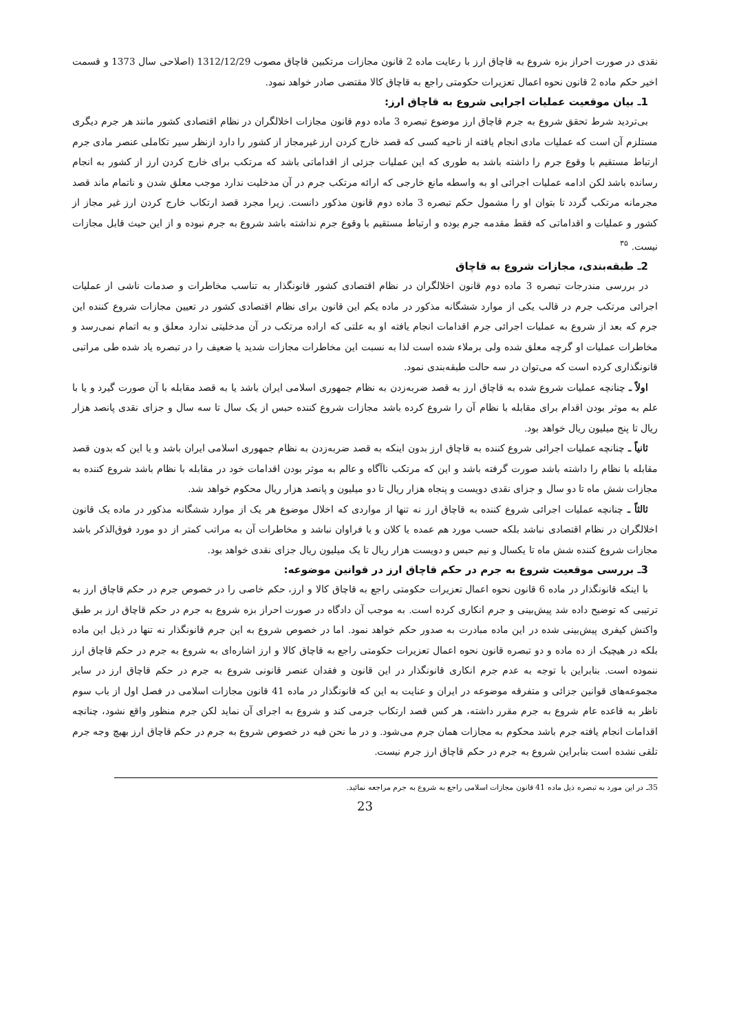نقدی در صورت احراز بزه شروع به قاچاق ارز با رعایت ماده 2 قانون مجازات مرتکبین قاچاق مصوب 1312/12/29 (اصلاحی سال 1373 و قسمت اخیر حکم ماده 2 قانون نحوه اعمال تعزیرات حکومتی راجع به قاچاق کالا مقتضی صادر خواهد نمود.
1ـ بیان موقعیت عملیات اجرایی شروع به قاچاق ارز:
بی‌تردید شرط تحقق شروع به جرم قاچاق ارز موضوع تبصره 3 ماده دوم قانون مجازات اخلالگران در نظام اقتصادی کشور مانند هر جرم دیگری مستلزم آن است که عملیات مادی انجام یافته از ناحیه کسی که قصد خارج کردن ارز غیرمجاز از کشور را دارد ازنظر سیر تکاملی عنصر مادی جرم ارتباط مستقیم با وقوع جرم را داشته باشد به طوری که این عملیات جزئی از اقداماتی باشد که مرتکب برای خارج کردن ارز از کشور به انجام رسانده باشد لکن ادامه عملیات اجرائی او به واسطه مانع خارجی که ارائه مرتکب جرم در آن مدخلیت ندارد موجب معلق شدن و ناتمام ماند قصد مجرمانه مرتکب گردد تا بتوان او را مشمول حکم تبصره 3 ماده دوم قانون مذکور دانست. زیرا مجرد قصد ارتکاب خارج کردن ارز غیر مجاز از کشور و عملیات و اقداماتی که فقط مقدمه جرم بوده و ارتباط مستقیم با وقوع جرم نداشته باشد شروع به جرم نبوده و از این حیث قابل مجازات نیست. <sup>۳۵</sup>
2ـ طبقه‌بندی، مجازات شروع به قاچاق
در بررسی مندرجات تبصره 3 ماده دوم قانون اخلالگران در نظام اقتصادی کشور قانونگذار به تناسب مخاطرات و صدمات ناشی از عملیات اجرائی مرتکب جرم در قالب یکی از موارد ششگانه مذکور در ماده یکم این قانون برای نظام اقتصادی کشور در تعیین مجازات شروع کننده این جرم که بعد از شروع به عملیات اجرائی جرم اقدامات انجام یافته او به علتی که اراده مرتکب در آن مدخلیتی ندارد معلق و به اتمام نمی‌رسد و مخاطرات عملیات او گرچه معلق شده ولی برملاء شده است لذا به نسبت این مخاطرات مجازات شدید یا ضعیف را در تبصره یاد شده طی مراتبی قانونگذاری کرده است که می‌توان در سه حالت طبقه‌بندی نمود.
اولاً ـ چنانچه عملیات شروع شده به قاچاق ارز به قصد ضربه‌زدن به نظام جمهوری اسلامی ایران باشد یا به قصد مقابله با آن صورت گیرد و یا با علم به موثر بودن اقدام برای مقابله با نظام آن را شروع کرده باشد مجازات شروع کننده حبس از یک سال تا سه سال و جزای نقدی پانصد هزار ریال تا پنج میلیون ریال خواهد بود.
ثانیاً ـ چنانچه عملیات اجرائی شروع کننده به قاچاق ارز بدون اینکه به قصد ضربه‌زدن به نظام جمهوری اسلامی ایران باشد و یا این که بدون قصد مقابله با نظام را داشته باشد صورت گرفته باشد و این که مرتکب ناآگاه و عالم به موثر بودن اقدامات خود در مقابله با نظام باشد شروع کننده به مجازات شش ماه تا دو سال و جزای نقدی دویست و پنجاه هزار ریال تا دو میلیون و پانصد هزار ریال محکوم خواهد شد.
ثالثاً ـ چنانچه عملیات اجرائی شروع کننده به قاچاق ارز نه تنها از مواردی که اخلال موضوع هر یک از موارد ششگانه مذکور در ماده یک قانون اخلالگران در نظام اقتصادی نباشد بلکه حسب مورد هم عمده یا کلان و یا فراوان نباشد و مخاطرات آن به مراتب کمتر از دو مورد فوق‌الذکر باشد مجازات شروع کننده شش ماه تا یکسال و نیم حبس و دویست هزار ریال تا یک میلیون ریال جزای نقدی خواهد بود.
3ـ بررسی موقعیت شروع به جرم در حکم قاچاق ارز در قوانین موضوعه:
با اینکه قانونگذار در ماده 6 قانون نحوه اعمال تعزیرات حکومتی راجع به قاچاق کالا و ارز، حکم خاصی را در خصوص جرم در حکم قاچاق ارز به ترتیبی که توضیح داده شد پیش‌بینی و جرم انکاری کرده است. به موجب آن دادگاه در صورت احراز بزه شروع به جرم در حکم قاچاق ارز بر طبق واکنش کیفری پیش‌بینی شده در این ماده مبادرت به صدور حکم خواهد نمود. اما در خصوص شروع به این جرم قانونگذار نه تنها در ذیل این ماده بلکه در هیچیک از ده ماده و دو تبصره قانون نحوه اعمال تعزیرات حکومتی راجع به قاچاق کالا و ارز اشاره‌ای به شروع به جرم در حکم قاچاق ارز ننموده است. بنابراین با توجه به عدم جرم انکاری قانونگذار در این قانون و فقدان عنصر قانونی شروع به جرم در حکم قاچاق ارز در سایر مجموعه‌های قوانین جزائی و متفرقه موضوعه در ایران و عنایت به این که قانونگذار در ماده 41 قانون مجازات اسلامی در فصل اول از باب سوم ناظر به قاعده عام شروع به جرم مقرر داشته، هر کس قصد ارتکاب جرمی کند و شروع به اجرای آن نماید لکن جرم منظور واقع نشود، چنانچه اقدامات انجام یافته جرم باشد محکوم به مجازات همان جرم می‌شود. و در ما نحن فیه در خصوص شروع به جرم در حکم قاچاق ارز بهیچ وجه جرم تلقی نشده است بنابراین شروع به جرم در حکم قاچاق ارز جرم نیست.
35ـ در این مورد به تبصره ذیل ماده 41 قانون مجازات اسلامی راجع به شروع به جرم مراجعه نمائید.
23